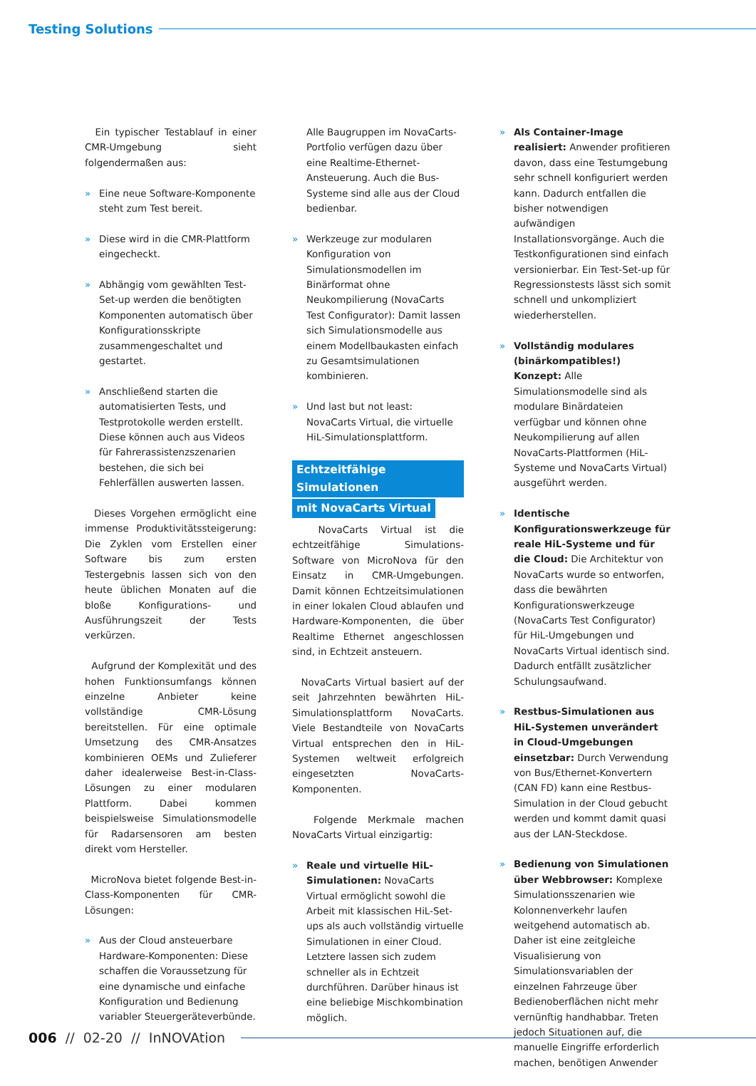Testing Solutions
Ein typischer Testablauf in einer CMR-Umgebung sieht folgendermaßen aus:
» Eine neue Software-Komponente steht zum Test bereit.
» Diese wird in die CMR-Plattform eingecheckt.
» Abhängig vom gewählten Test-Set-up werden die benötigten Komponenten automatisch über Konfigurationsskripte zusammengeschaltet und gestartet.
» Anschließend starten die automatisierten Tests, und Testprotokolle werden erstellt. Diese können auch aus Videos für Fahrerassistenzszenarien bestehen, die sich bei Fehlerfällen auswerten lassen.
Dieses Vorgehen ermöglicht eine immense Produktivitätssteigerung: Die Zyklen vom Erstellen einer Software bis zum ersten Testergebnis lassen sich von den heute üblichen Monaten auf die bloße Konfigurations- und Ausführungszeit der Tests verkürzen.
Aufgrund der Komplexität und des hohen Funktionsumfangs können einzelne Anbieter keine vollständige CMR-Lösung bereitstellen. Für eine optimale Umsetzung des CMR-Ansatzes kombinieren OEMs und Zulieferer daher idealerweise Best-in-Class-Lösungen zu einer modularen Plattform. Dabei kommen beispielsweise Simulationsmodelle für Radarsensoren am besten direkt vom Hersteller.
MicroNova bietet folgende Best-in-Class-Komponenten für CMR-Lösungen:
» Aus der Cloud ansteuerbare Hardware-Komponenten: Diese schaffen die Voraussetzung für eine dynamische und einfache Konfiguration und Bedienung variabler Steuergeräteverbünde.
Alle Baugruppen im NovaCarts-Portfolio verfügen dazu über eine Realtime-Ethernet-Ansteuerung. Auch die Bus-Systeme sind alle aus der Cloud bedienbar.
» Werkzeuge zur modularen Konfiguration von Simulationsmodellen im Binärformat ohne Neukompilierung (NovaCarts Test Configurator): Damit lassen sich Simulationsmodelle aus einem Modellbaukasten einfach zu Gesamtsimulationen kombinieren.
» Und last but not least: NovaCarts Virtual, die virtuelle HiL-Simulationsplattform.
Echtzeitfähige Simulationen
mit NovaCarts Virtual
NovaCarts Virtual ist die echtzeitfähige Simulations-Software von MicroNova für den Einsatz in CMR-Umgebungen. Damit können Echtzeitsimulationen in einer lokalen Cloud ablaufen und Hardware-Komponenten, die über Realtime Ethernet angeschlossen sind, in Echtzeit ansteuern.
NovaCarts Virtual basiert auf der seit Jahrzehnten bewährten HiL-Simulationsplattform NovaCarts. Viele Bestandteile von NovaCarts Virtual entsprechen den in HiL-Systemen weltweit erfolgreich eingesetzten NovaCarts-Komponenten.
Folgende Merkmale machen NovaCarts Virtual einzigartig:
» Reale und virtuelle HiL-Simulationen: NovaCarts Virtual ermöglicht sowohl die Arbeit mit klassischen HiL-Set-ups als auch vollständig virtuelle Simulationen in einer Cloud. Letztere lassen sich zudem schneller als in Echtzeit durchführen. Darüber hinaus ist eine beliebige Mischkombination möglich.
» Als Container-Image realisiert: Anwender profitieren davon, dass eine Testumgebung sehr schnell konfiguriert werden kann. Dadurch entfallen die bisher notwendigen aufwändigen Installationsvorgänge. Auch die Testkonfigurationen sind einfach versionierbar. Ein Test-Set-up für Regressionstests lässt sich somit schnell und unkompliziert wiederherstellen.
» Vollständig modulares (binärkompatibles!) Konzept: Alle Simulationsmodelle sind als modulare Binärdateien verfügbar und können ohne Neukompilierung auf allen NovaCarts-Plattformen (HiL-Systeme und NovaCarts Virtual) ausgeführt werden.
» Identische Konfigurationswerkzeuge für reale HiL-Systeme und für die Cloud: Die Architektur von NovaCarts wurde so entworfen, dass die bewährten Konfigurationswerkzeuge (NovaCarts Test Configurator) für HiL-Umgebungen und NovaCarts Virtual identisch sind. Dadurch entfällt zusätzlicher Schulungsaufwand.
» Restbus-Simulationen aus HiL-Systemen unverändert in Cloud-Umgebungen einsetzbar: Durch Verwendung von Bus/Ethernet-Konvertern (CAN FD) kann eine Restbus-Simulation in der Cloud gebucht werden und kommt damit quasi aus der LAN-Steckdose.
» Bedienung von Simulationen über Webbrowser: Komplexe Simulationsszenarien wie Kolonnenverkehr laufen weitgehend automatisch ab. Daher ist eine zeitgleiche Visualisierung von Simulationsvariablen der einzelnen Fahrzeuge über Bedienoberflächen nicht mehr vernünftig handhabbar. Treten jedoch Situationen auf, die manuelle Eingriffe erforderlich machen, benötigen Anwender
006 // 02-20 // InNOVAtion